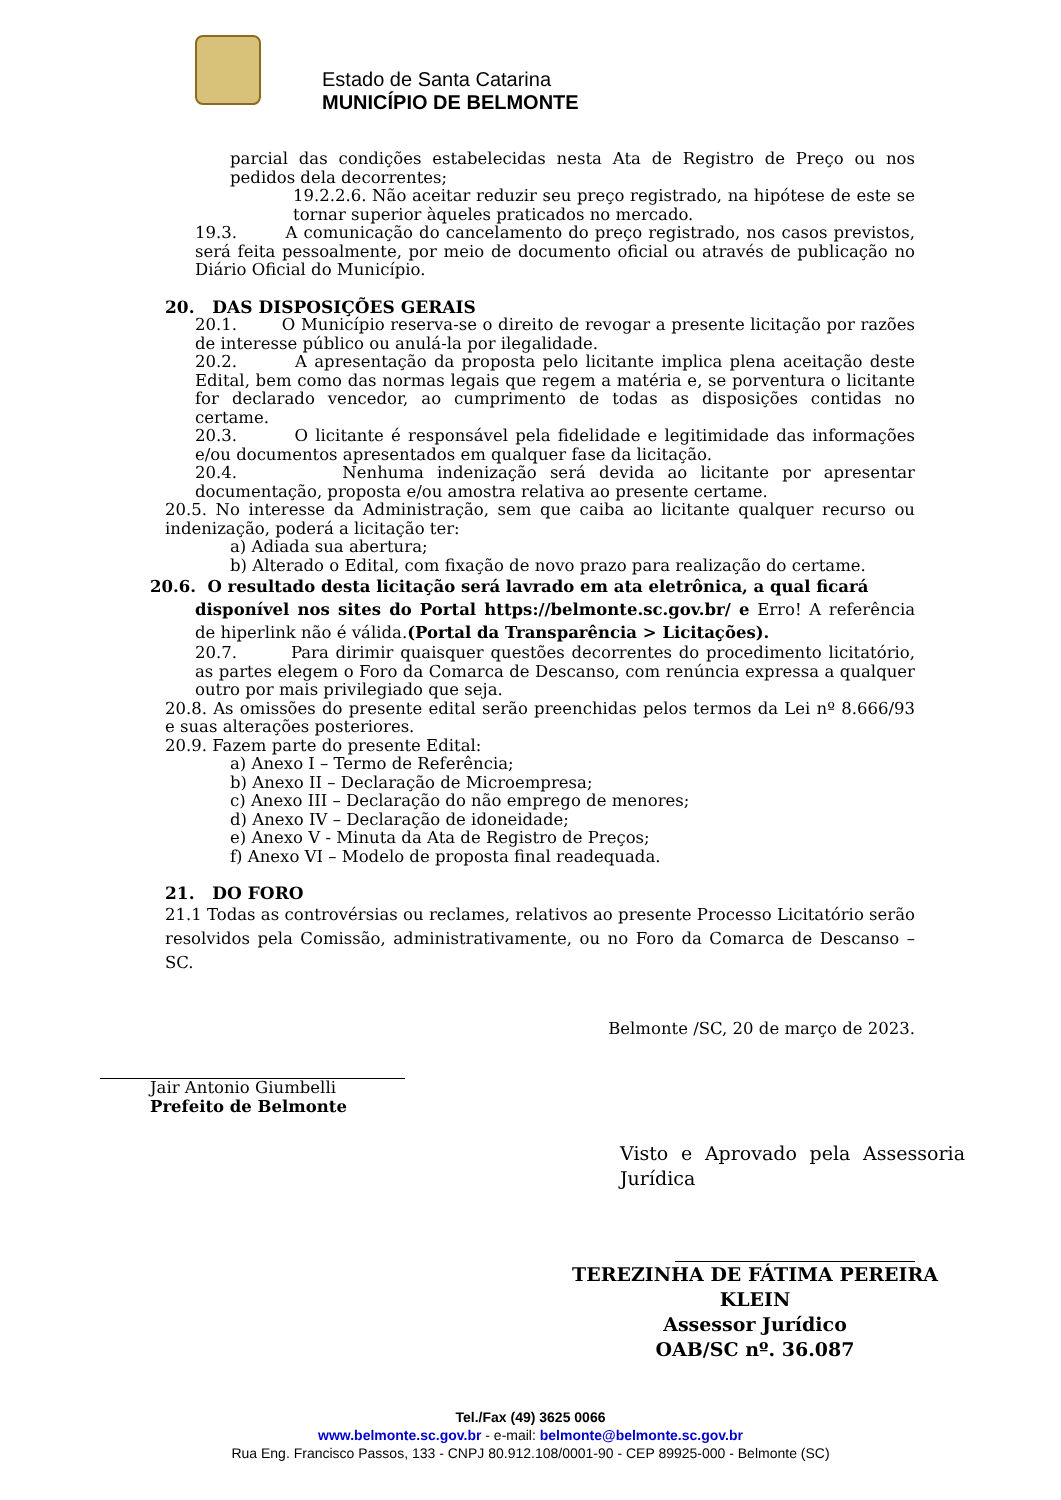Estado de Santa Catarina
MUNICÍPIO DE BELMONTE
parcial das condições estabelecidas nesta Ata de Registro de Preço ou nos pedidos dela decorrentes;
19.2.2.6. Não aceitar reduzir seu preço registrado, na hipótese de este se tornar superior àqueles praticados no mercado.
19.3. A comunicação do cancelamento do preço registrado, nos casos previstos, será feita pessoalmente, por meio de documento oficial ou através de publicação no Diário Oficial do Município.
20. DAS DISPOSIÇÕES GERAIS
20.1. O Município reserva-se o direito de revogar a presente licitação por razões de interesse público ou anulá-la por ilegalidade.
20.2. A apresentação da proposta pelo licitante implica plena aceitação deste Edital, bem como das normas legais que regem a matéria e, se porventura o licitante for declarado vencedor, ao cumprimento de todas as disposições contidas no certame.
20.3. O licitante é responsável pela fidelidade e legitimidade das informações e/ou documentos apresentados em qualquer fase da licitação.
20.4. Nenhuma indenização será devida ao licitante por apresentar documentação, proposta e/ou amostra relativa ao presente certame.
20.5. No interesse da Administração, sem que caiba ao licitante qualquer recurso ou indenização, poderá a licitação ter:
a) Adiada sua abertura;
b) Alterado o Edital, com fixação de novo prazo para realização do certame.
20.6. O resultado desta licitação será lavrado em ata eletrônica, a qual ficará
disponível nos sites do Portal https://belmonte.sc.gov.br/ e Erro! A referência de hiperlink não é válida.(Portal da Transparência > Licitações).
20.7. Para dirimir quaisquer questões decorrentes do procedimento licitatório, as partes elegem o Foro da Comarca de Descanso, com renúncia expressa a qualquer outro por mais privilegiado que seja.
20.8. As omissões do presente edital serão preenchidas pelos termos da Lei nº 8.666/93 e suas alterações posteriores.
20.9. Fazem parte do presente Edital:
a) Anexo I – Termo de Referência;
b) Anexo II – Declaração de Microempresa;
c) Anexo III – Declaração do não emprego de menores;
d) Anexo IV – Declaração de idoneidade;
e) Anexo V - Minuta da Ata de Registro de Preços;
f) Anexo VI – Modelo de proposta final readequada.
21. DO FORO
21.1 Todas as controvérsias ou reclames, relativos ao presente Processo Licitatório serão resolvidos pela Comissão, administrativamente, ou no Foro da Comarca de Descanso – SC.
Belmonte /SC, 20 de março de 2023.
Jair Antonio Giumbelli
Prefeito de Belmonte
Visto e Aprovado pela Assessoria Jurídica
TEREZINHA DE FÁTIMA PEREIRA KLEIN
Assessor Jurídico
OAB/SC nº. 36.087
Tel./Fax (49) 3625 0066
www.belmonte.sc.gov.br - e-mail: belmonte@belmonte.sc.gov.br
Rua Eng. Francisco Passos, 133 - CNPJ 80.912.108/0001-90 - CEP 89925-000 - Belmonte (SC)